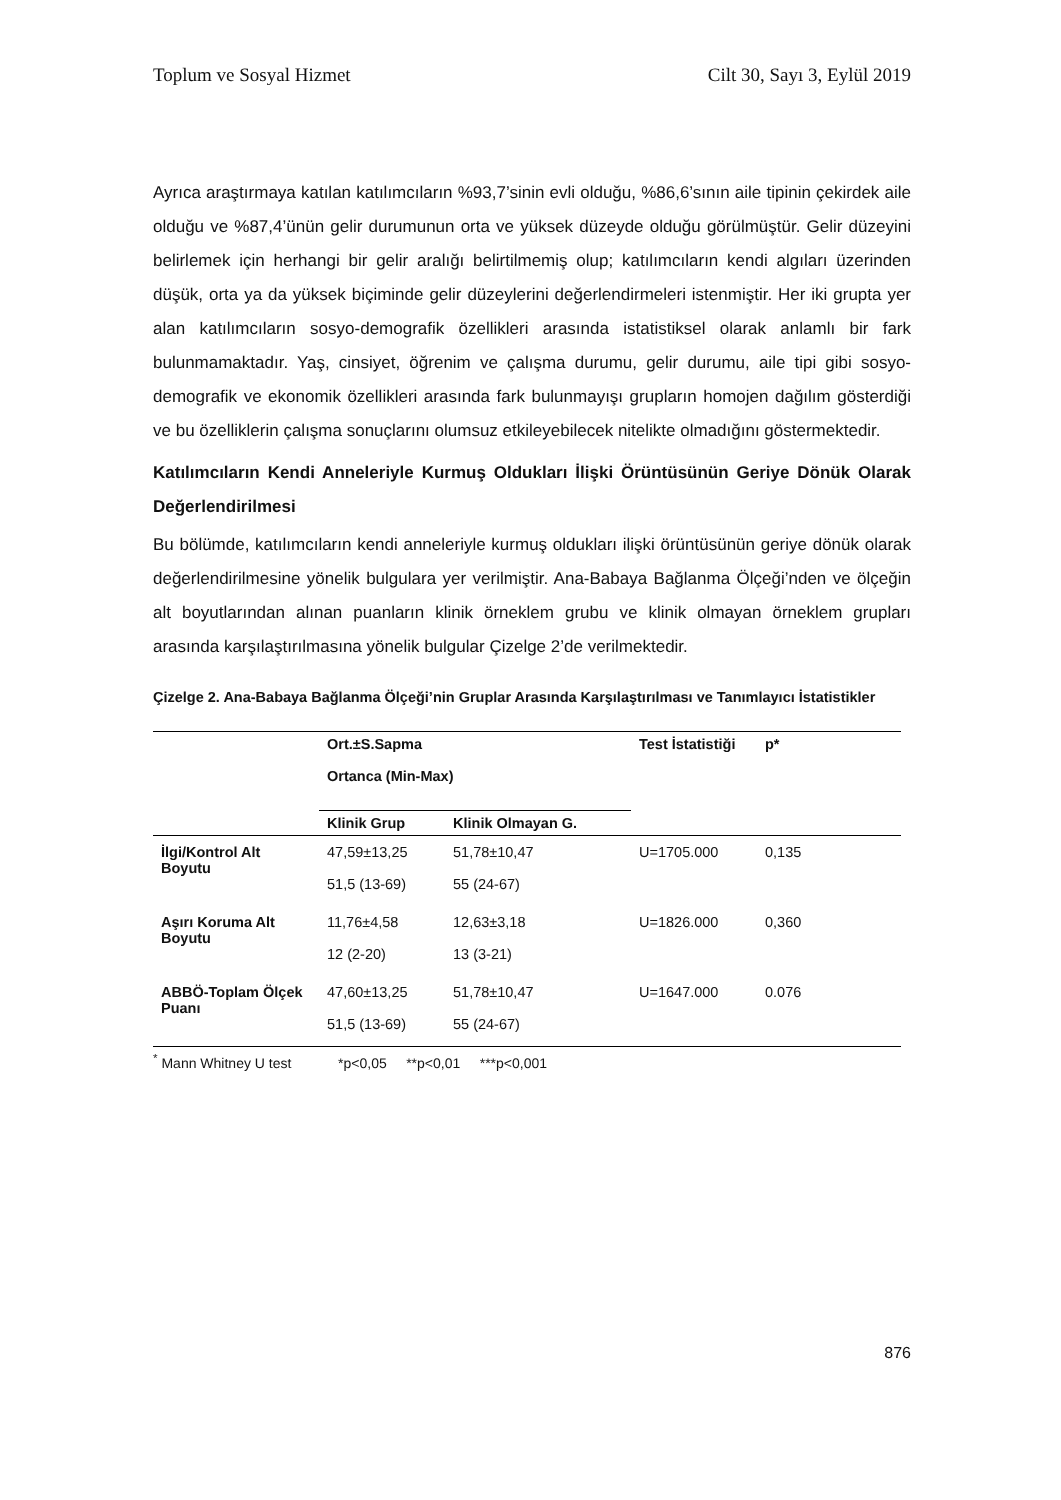Toplum ve Sosyal Hizmet Cilt 30, Sayı 3, Eylül 2019
Ayrıca araştırmaya katılan katılımcıların %93,7’sinin evli olduğu, %86,6’sının aile tipinin çekirdek aile olduğu ve %87,4’ünün gelir durumunun orta ve yüksek düzeyde olduğu görülmüştür. Gelir düzeyini belirlemek için herhangi bir gelir aralığı belirtilmemiş olup; katılımcıların kendi algıları üzerinden düşük, orta ya da yüksek biçiminde gelir düzeylerini değerlendirmeleri istenmiştir. Her iki grupta yer alan katılımcıların sosyo-demografik özellikleri arasında istatistiksel olarak anlamlı bir fark bulunmamaktadır. Yaş, cinsiyet, öğrenim ve çalışma durumu, gelir durumu, aile tipi gibi sosyo-demografik ve ekonomik özellikleri arasında fark bulunmayışı grupların homojen dağılım gösterdiği ve bu özelliklerin çalışma sonuçlarını olumsuz etkileyebilecek nitelikte olmadığını göstermektedir.
Katılımcıların Kendi Anneleriyle Kurmuş Oldukları İlişki Örüntüsünün Geriye Dönük Olarak Değerlendirilmesi
Bu bölümde, katılımcıların kendi anneleriyle kurmuş oldukları ilişki örüntüsünün geriye dönük olarak değerlendirilmesine yönelik bulgulara yer verilmiştir. Ana-Babaya Bağlanma Ölçeği’nden ve ölçeğin alt boyutlarından alınan puanların klinik örneklem grubu ve klinik olmayan örneklem grupları arasında karşılaştırılmasına yönelik bulgular Çizelge 2’de verilmektedir.
Çizelge 2. Ana-Babaya Bağlanma Ölçeği’nin Gruplar Arasında Karşılaştırılması ve Tanımlayıcı İstatistikler
| | Ort.±S.Sapma Ortanca (Min-Max) | | Test İstatistiği | p* |
| --- | --- | --- | --- | --- |
| | Klinik Grup | Klinik Olmayan G. | | |
| İlgi/Kontrol Alt Boyutu | 47,59±13,25 51,5 (13-69) | 51,78±10,47 55 (24-67) | U=1705.000 | 0,135 |
| Aşırı Koruma Alt Boyutu | 11,76±4,58 12 (2-20) | 12,63±3,18 13 (3-21) | U=1826.000 | 0,360 |
| ABBÖ-Toplam Ölçek Puanı | 47,60±13,25 51,5 (13-69) | 51,78±10,47 55 (24-67) | U=1647.000 | 0.076 |
<sup>*</sup> Mann Whitney U test *p<0,05 **p<0,01 ***p<0,001
876